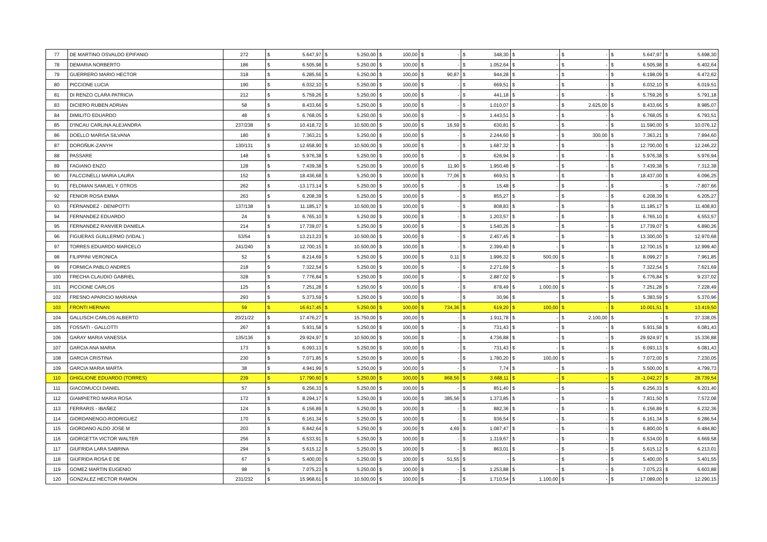| 77 | DE MARTINO OSVALDO EPIFANIO | 272 | $ | 5.647,97 | $ | 5.250,00 | $ | 100,00 | $ | - | $ | 348,30 | $ | - | $ | - | $ | 5.647,97 | $ | 5.698,30 |
| 78 | DEMARIA NORBERTO | 186 | $ | 6.505,98 | $ | 5.250,00 | $ | 100,00 | $ | - | $ | 1.052,64 | $ | - | $ | - | $ | 6.505,98 | $ | 6.402,64 |
| 79 | GUERRERO MARIO HECTOR | 318 | $ | 6.285,56 | $ | 5.250,00 | $ | 100,00 | $ | 90,87 | $ | 944,28 | $ | - | $ | - | $ | 6.198,09 | $ | 6.472,62 |
| 80 | PICCIONE LUCIA | 190 | $ | 6.032,10 | $ | 5.250,00 | $ | 100,00 | $ | - | $ | 669,51 | $ | - | $ | - | $ | 6.032,10 | $ | 6.019,51 |
| 81 | DI RENZO CLARA PATRICIA | 212 | $ | 5.759,26 | $ | 5.250,00 | $ | 100,00 | $ | - | $ | 441,18 | $ | - | $ | - | $ | 5.759,26 | $ | 5.791,18 |
| 83 | DICIERO RUBEN ADRIAN | 58 | $ | 8.433,66 | $ | 5.250,00 | $ | 100,00 | $ | - | $ | 1.010,07 | $ | - | $ | 2.625,00 | $ | 8.433,66 | $ | 8.985,07 |
| 84 | DIMILITO EDUARDO | 48 | $ | 6.768,05 | $ | 5.250,00 | $ | 100,00 | $ | - | $ | 1.443,51 | $ | - | $ | - | $ | 6.768,05 | $ | 6.793,51 |
| 85 | D'INCAU CARLINA ALEJANDRA | 237/238 | $ | 10.418,72 | $ | 10.500,00 | $ | 100,00 | $ | 16,59 | $ | 630,81 | $ | - | $ | - | $ | 11.590,00 | $ | 10.076,12 |
| 86 | DOELLO MARISA SILVANA | 180 | $ | 7.363,21 | $ | 5.250,00 | $ | 100,00 | $ | - | $ | 2.244,60 | $ | - | $ | 300,00 | $ | 7.363,21 | $ | 7.894,60 |
| 87 | DOROÑUK-ZANYH | 130/131 | $ | 12.658,90 | $ | 10.500,00 | $ | 100,00 | $ | - | $ | 1.687,32 | $ | - | $ | - | $ | 12.700,00 | $ | 12.246,22 |
| 88 | PASSARE | 148 | $ | 5.976,38 | $ | 5.250,00 | $ | 100,00 | $ | - | $ | 626,94 | $ | - | $ | - | $ | 5.976,38 | $ | 5.976,94 |
| 89 | FAGIANO ENZO | 128 | $ | 7.439,38 | $ | 5.250,00 | $ | 100,00 | $ | 11,90 | $ | 1.950,48 | $ | - | $ | - | $ | 7.439,38 | $ | 7.312,38 |
| 90 | FALCCINELLI MARIA LAURA | 152 | $ | 18.436,68 | $ | 5.250,00 | $ | 100,00 | $ | 77,06 | $ | 669,51 | $ | - | $ | - | $ | 18.437,00 | $ | 6.096,25 |
| 91 | FELDMAN SAMUEL Y OTROS | 262 | $ | -13.173,14 | $ | 5.250,00 | $ | 100,00 | $ | - | $ | 15,48 | $ | - | $ | - | $ | - | $ | -7.807,66 |
| 92 | FENIOR ROSA EMMA | 263 | $ | 6.208,39 | $ | 5.250,00 | $ | 100,00 | $ | - | $ | 855,27 | $ | - | $ | - | $ | 6.208,39 | $ | 6.205,27 |
| 93 | FERNANDEZ - DENIPOTTI | 137/138 | $ | 11.185,17 | $ | 10.500,00 | $ | 100,00 | $ | - | $ | 808,83 | $ | - | $ | - | $ | 11.185,17 | $ | 11.408,83 |
| 94 | FERNANDEZ EDUARDO | 24 | $ | 6.765,10 | $ | 5.250,00 | $ | 100,00 | $ | - | $ | 1.203,57 | $ | - | $ | - | $ | 6.765,10 | $ | 6.553,57 |
| 95 | FERNANDEZ RANVIER DANIELA | 214 | $ | 17.739,07 | $ | 5.250,00 | $ | 100,00 | $ | - | $ | 1.540,26 | $ | - | $ | - | $ | 17.739,07 | $ | 6.890,26 |
| 96 | FIGUERAS GUILLERMO (VIDAL ) | 53/54 | $ | 13.213,23 | $ | 10.500,00 | $ | 100,00 | $ | - | $ | 2.457,45 | $ | - | $ | - | $ | 13.300,00 | $ | 12.970,68 |
| 97 | TORRES EDUARDO MARCELO | 241/240 | $ | 12.700,15 | $ | 10.500,00 | $ | 100,00 | $ | - | $ | 2.399,40 | $ | - | $ | - | $ | 12.700,15 | $ | 12.999,40 |
| 98 | FILIPPINI VERONICA | 52 | $ | 8.214,69 | $ | 5.250,00 | $ | 100,00 | $ | 0,11 | $ | 1.996,32 | $ | 500,00 | $ | - | $ | 8.099,27 | $ | 7.961,85 |
| 99 | FORMICA PABLO ANDRES | 218 | $ | 7.322,54 | $ | 5.250,00 | $ | 100,00 | $ | - | $ | 2.271,69 | $ | - | $ | - | $ | 7.322,54 | $ | 7.621,69 |
| 100 | FRECHA CLAUDIO GABRIEL | 328 | $ | 7.776,84 | $ | 5.250,00 | $ | 100,00 | $ | - | $ | 2.887,02 | $ | - | $ | - | $ | 6.776,84 | $ | 9.237,02 |
| 101 | PICCIONE CARLOS | 125 | $ | 7.251,28 | $ | 5.250,00 | $ | 100,00 | $ | - | $ | 878,49 | $ | 1.000,00 | $ | - | $ | 7.251,28 | $ | 7.228,49 |
| 102 | FRESNO APARICIO MARIANA | 293 | $ | 5.373,59 | $ | 5.250,00 | $ | 100,00 | $ | - | $ | 30,96 | $ | - | $ | - | $ | 5.383,59 | $ | 5.370,96 |
| 103 | FRONTI HERNAN | 59 | $ | 16.617,45 | $ | 5.250,00 | $ | 100,00 | $ | 734,36 | $ | 619,20 | $ | 100,00 | $ | - | $ | 10.001,51 | $ | 13.419,50 |
| 104 | GALLISCH CARLOS ALBERTO | 20/21/22 | $ | 17.476,27 | $ | 15.750,00 | $ | 100,00 | $ | - | $ | 1.911,78 | $ | - | $ | 2.100,00 | $ | - | $ | 37.338,05 |
| 105 | FOSSATI - GALLOTTI | 267 | $ | 5.931,58 | $ | 5.250,00 | $ | 100,00 | $ | - | $ | 731,43 | $ | - | $ | - | $ | 5.931,58 | $ | 6.081,43 |
| 106 | GARAY MARIA VANESSA | 135/136 | $ | 29.924,97 | $ | 10.500,00 | $ | 100,00 | $ | - | $ | 4.736,88 | $ | - | $ | - | $ | 29.924,97 | $ | 15.336,88 |
| 107 | GARCIA ANA MARIA | 173 | $ | 6.093,13 | $ | 5.250,00 | $ | 100,00 | $ | - | $ | 731,43 | $ | - | $ | - | $ | 6.093,13 | $ | 6.081,43 |
| 108 | GARCIA CRISTINA | 230 | $ | 7.071,85 | $ | 5.250,00 | $ | 100,00 | $ | - | $ | 1.780,20 | $ | 100,00 | $ | - | $ | 7.072,00 | $ | 7.230,05 |
| 109 | GARCIA MARIA MARTA | 38 | $ | 4.941,99 | $ | 5.250,00 | $ | 100,00 | $ | - | $ | 7,74 | $ | - | $ | - | $ | 5.500,00 | $ | 4.799,73 |
| 110 | GHIGLIONE EDUARDO (TORRES) | 239 | $ | 17.790,60 | $ | 5.250,00 | $ | 100,00 | $ | 868,56 | $ | 3.688,11 | $ | - | $ | - | $ | -1.042,27 | $ | 28.739,54 |
| 111 | GIACOMUCCI DANIEL | 57 | $ | 6.256,33 | $ | 5.250,00 | $ | 100,00 | $ | - | $ | 851,40 | $ | - | $ | - | $ | 6.256,33 | $ | 6.201,40 |
| 112 | GIAMPIETRO MARIA ROSA | 172 | $ | 8.294,17 | $ | 5.250,00 | $ | 100,00 | $ | 385,56 | $ | 1.373,85 | $ | - | $ | - | $ | 7.831,50 | $ | 7.572,08 |
| 113 | FERRARIS - IBAÑEZ | 124 | $ | 6.156,89 | $ | 5.250,00 | $ | 100,00 | $ | - | $ | 882,36 | $ | - | $ | - | $ | 6.156,89 | $ | 6.232,36 |
| 114 | GIORDANENGO-RODRIGUEZ | 170 | $ | 6.161,34 | $ | 5.250,00 | $ | 100,00 | $ | - | $ | 936,54 | $ | - | $ | - | $ | 6.161,34 | $ | 6.286,54 |
| 115 | GIORDANO ALDO JOSE M | 203 | $ | 6.842,64 | $ | 5.250,00 | $ | 100,00 | $ | 4,69 | $ | 1.087,47 | $ | - | $ | - | $ | 6.800,00 | $ | 6.484,80 |
| 116 | GIORGETTA VICTOR WALTER | 256 | $ | 6.533,91 | $ | 5.250,00 | $ | 100,00 | $ | - | $ | 1.319,67 | $ | - | $ | - | $ | 6.534,00 | $ | 6.669,58 |
| 117 | GIUFRIDA LARA SABRINA | 294 | $ | 5.615,12 | $ | 5.250,00 | $ | 100,00 | $ | - | $ | 863,01 | $ | - | $ | - | $ | 5.615,12 | $ | 6.213,01 |
| 118 | GIUFRIDA ROSA E DE | 67 | $ | 5.400,00 | $ | 5.250,00 | $ | 100,00 | $ | 51,55 | $ | - | $ | - | $ | - | $ | 5.400,00 | $ | 5.401,55 |
| 119 | GOMEZ MARTIN EUGENIO | 98 | $ | 7.075,23 | $ | 5.250,00 | $ | 100,00 | $ | - | $ | 1.253,88 | $ | - | $ | - | $ | 7.075,23 | $ | 6.603,88 |
| 120 | GONZALEZ HECTOR RAMON | 231/232 | $ | 15.968,61 | $ | 10.500,00 | $ | 100,00 | $ | - | $ | 1.710,54 | $ | 1.100,00 | $ | - | $ | 17.089,00 | $ | 12.290,15 |